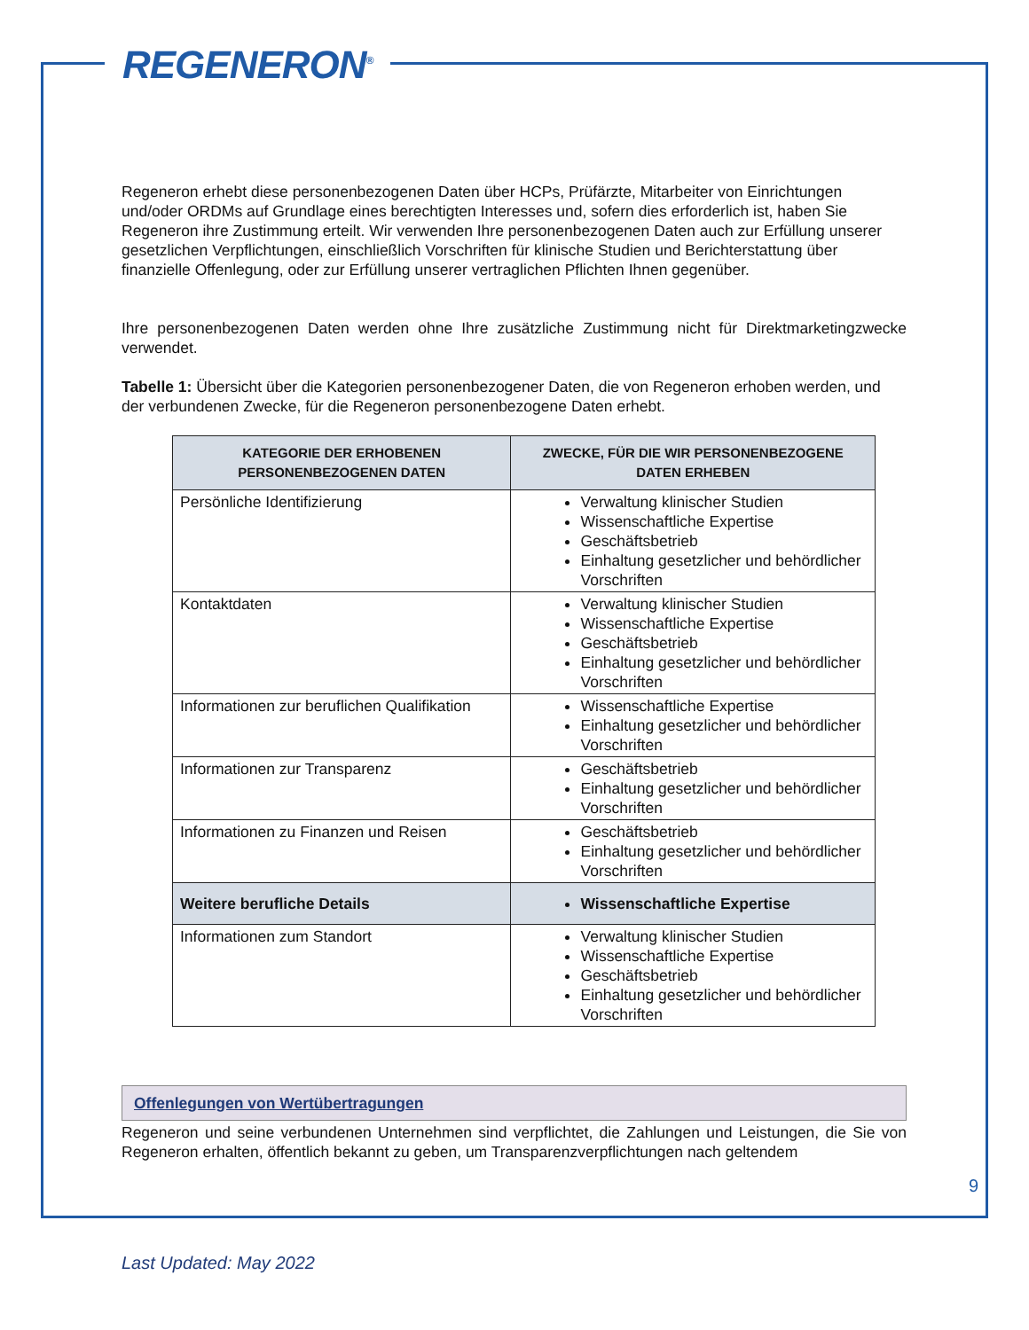REGENERON<sup>®</sup>
Regeneron erhebt diese personenbezogenen Daten über HCPs, Prüfärzte, Mitarbeiter von Einrichtungen und/oder ORDMs auf Grundlage eines berechtigten Interesses und, sofern dies erforderlich ist, haben Sie Regeneron ihre Zustimmung erteilt. Wir verwenden Ihre personenbezogenen Daten auch zur Erfüllung unserer gesetzlichen Verpflichtungen, einschließlich Vorschriften für klinische Studien und Berichterstattung über finanzielle Offenlegung, oder zur Erfüllung unserer vertraglichen Pflichten Ihnen gegenüber.
Ihre personenbezogenen Daten werden ohne Ihre zusätzliche Zustimmung nicht für Direktmarketingzwecke verwendet.
Tabelle 1: Übersicht über die Kategorien personenbezogener Daten, die von Regeneron erhoben werden, und der verbundenen Zwecke, für die Regeneron personenbezogene Daten erhebt.
| KATEGORIE DER ERHOBENEN PERSONENBEZOGENEN DATEN | ZWECKE, FÜR DIE WIR PERSONENBEZOGENE DATEN ERHEBEN |
| --- | --- |
| Persönliche Identifizierung | Verwaltung klinischer Studien Wissenschaftliche Expertise Geschäftsbetrieb Einhaltung gesetzlicher und behördlicher Vorschriften |
| Kontaktdaten | Verwaltung klinischer Studien Wissenschaftliche Expertise Geschäftsbetrieb Einhaltung gesetzlicher und behördlicher Vorschriften |
| Informationen zur beruflichen Qualifikation | Wissenschaftliche Expertise Einhaltung gesetzlicher und behördlicher Vorschriften |
| Informationen zur Transparenz | Geschäftsbetrieb Einhaltung gesetzlicher und behördlicher Vorschriften |
| Informationen zu Finanzen und Reisen | Geschäftsbetrieb Einhaltung gesetzlicher und behördlicher Vorschriften |
| Weitere berufliche Details | Wissenschaftliche Expertise |
| Informationen zum Standort | Verwaltung klinischer Studien Wissenschaftliche Expertise Geschäftsbetrieb Einhaltung gesetzlicher und behördlicher Vorschriften |
Offenlegungen von Wertübertragungen
Regeneron und seine verbundenen Unternehmen sind verpflichtet, die Zahlungen und Leistungen, die Sie von Regeneron erhalten, öffentlich bekannt zu geben, um Transparenzverpflichtungen nach geltendem
9
Last Updated: May 2022